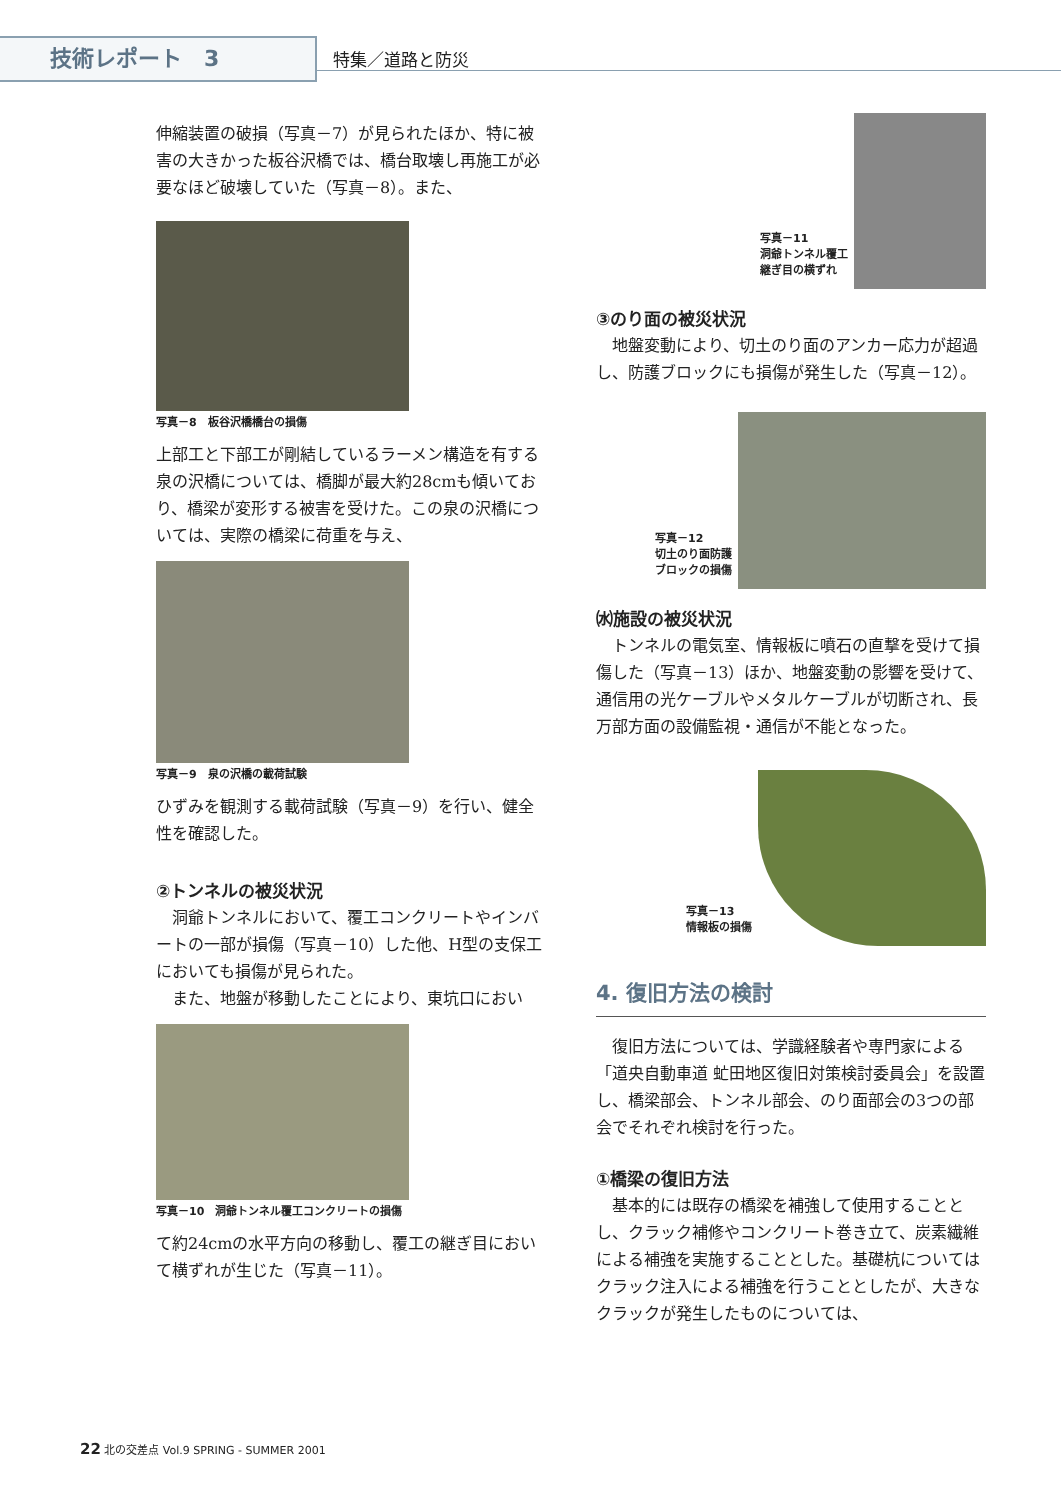技術レポート　3 特集／道路と防災
伸縮装置の破損（写真－7）が見られたほか、特に被害の大きかった板谷沢橋では、橋台取壊し再施工が必要なほど破壊していた（写真－8）。また、
写真－8　板谷沢橋橋台の損傷
上部工と下部工が剛結しているラーメン構造を有する泉の沢橋については、橋脚が最大約28cmも傾いており、橋梁が変形する被害を受けた。この泉の沢橋については、実際の橋梁に荷重を与え、
写真－9　泉の沢橋の載荷試験
ひずみを観測する載荷試験（写真－9）を行い、健全性を確認した。
②トンネルの被災状況
　洞爺トンネルにおいて、覆工コンクリートやインバートの一部が損傷（写真－10）した他、H型の支保工においても損傷が見られた。
　また、地盤が移動したことにより、東坑口におい
写真－10　洞爺トンネル覆工コンクリートの損傷
て約24cmの水平方向の移動し、覆工の継ぎ目において横ずれが生じた（写真－11）。
写真－11
洞爺トンネル覆工
継ぎ目の横ずれ
③のり面の被災状況
　地盤変動により、切土のり面のアンカー応力が超過し、防護ブロックにも損傷が発生した（写真－12）。
写真－12
切土のり面防護
ブロックの損傷
㈬施設の被災状況
　トンネルの電気室、情報板に噴石の直撃を受けて損傷した（写真－13）ほか、地盤変動の影響を受けて、通信用の光ケーブルやメタルケーブルが切断され、長万部方面の設備監視・通信が不能となった。
写真－13
情報板の損傷
4. 復旧方法の検討
　復旧方法については、学識経験者や専門家による「道央自動車道 虻田地区復旧対策検討委員会」を設置し、橋梁部会、トンネル部会、のり面部会の3つの部会でそれぞれ検討を行った。
①橋梁の復旧方法
　基本的には既存の橋梁を補強して使用することとし、クラック補修やコンクリート巻き立て、炭素繊維による補強を実施することとした。基礎杭についてはクラック注入による補強を行うこととしたが、大きなクラックが発生したものについては、
22 北の交差点 Vol.9 SPRING - SUMMER 2001